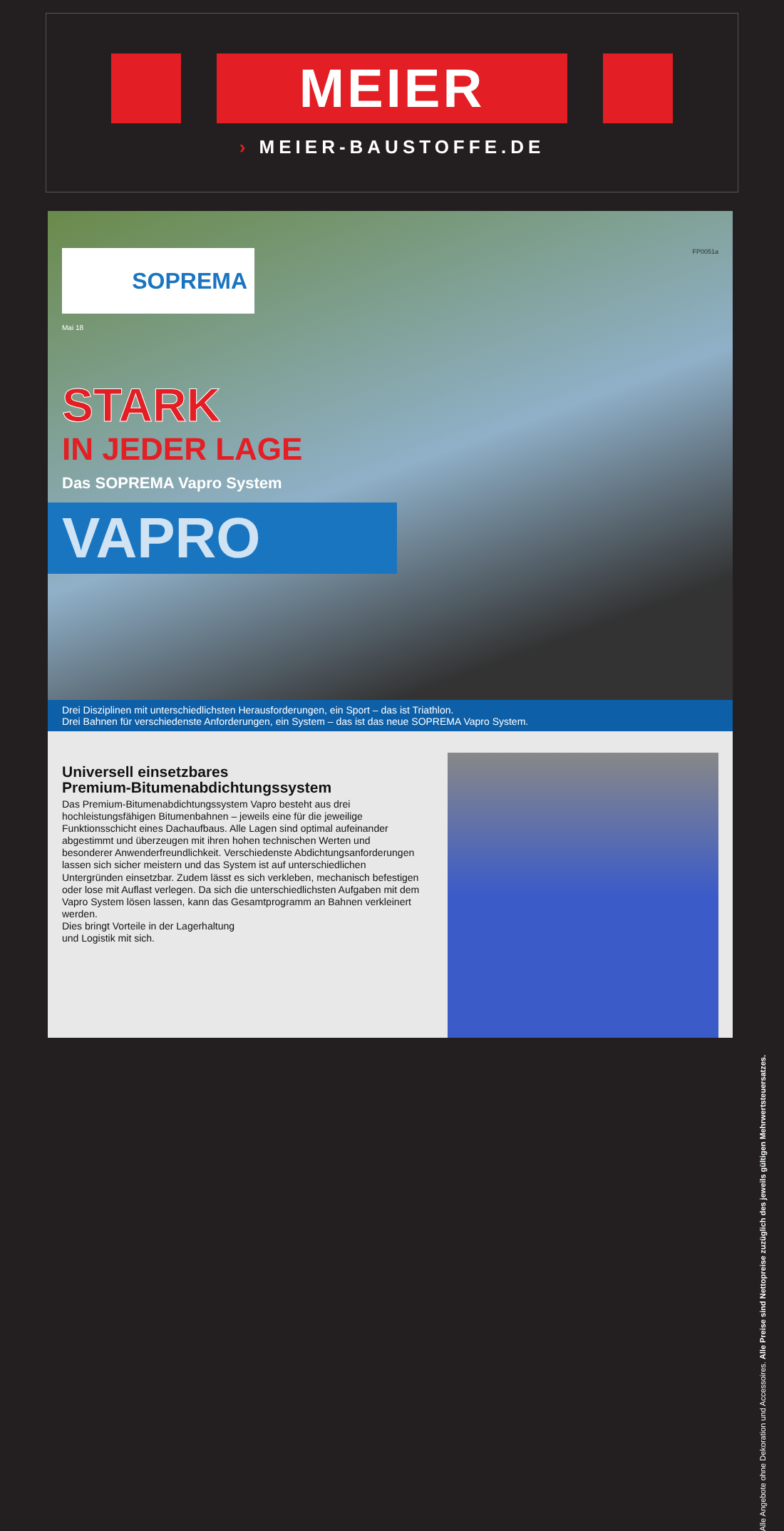MEIER
› MEIER-BAUSTOFFE.DE
FP0051a
SOPREMA
Mai 18
STARK
IN JEDER LAGE
Das SOPREMA Vapro System
VAPRO
Drei Disziplinen mit unterschiedlichsten Herausforderungen, ein Sport – das ist Triathlon.
Drei Bahnen für verschiedenste Anforderungen, ein System – das ist das neue SOPREMA Vapro System.
Universell einsetzbares
Premium-Bitumenabdichtungssystem
Das Premium-Bitumenabdichtungssystem Vapro besteht aus drei hochleistungsfähigen Bitumenbahnen – jeweils eine für die jeweilige Funktionsschicht eines Dachaufbaus. Alle Lagen sind optimal aufeinander abgestimmt und überzeugen mit ihren hohen technischen Werten und besonderer Anwenderfreundlichkeit. Verschiedenste Abdichtungsanforderungen lassen sich sicher meistern und das System ist auf unterschiedlichen Untergründen einsetzbar. Zudem lässt es sich verkleben, mechanisch befestigen oder lose mit Auflast verlegen. Da sich die unterschiedlichsten Aufgaben mit dem Vapro System lösen lassen, kann das Gesamtprogramm an Bahnen verkleinert werden.
Dies bringt Vorteile in der Lagerhaltung
und Logistik mit sich.
Alle Angebote ohne Dekoration und Accessoires. Alle Preise sind Nettopreise zuzüglich des jeweils gültigen Mehrwertsteuersatzes.